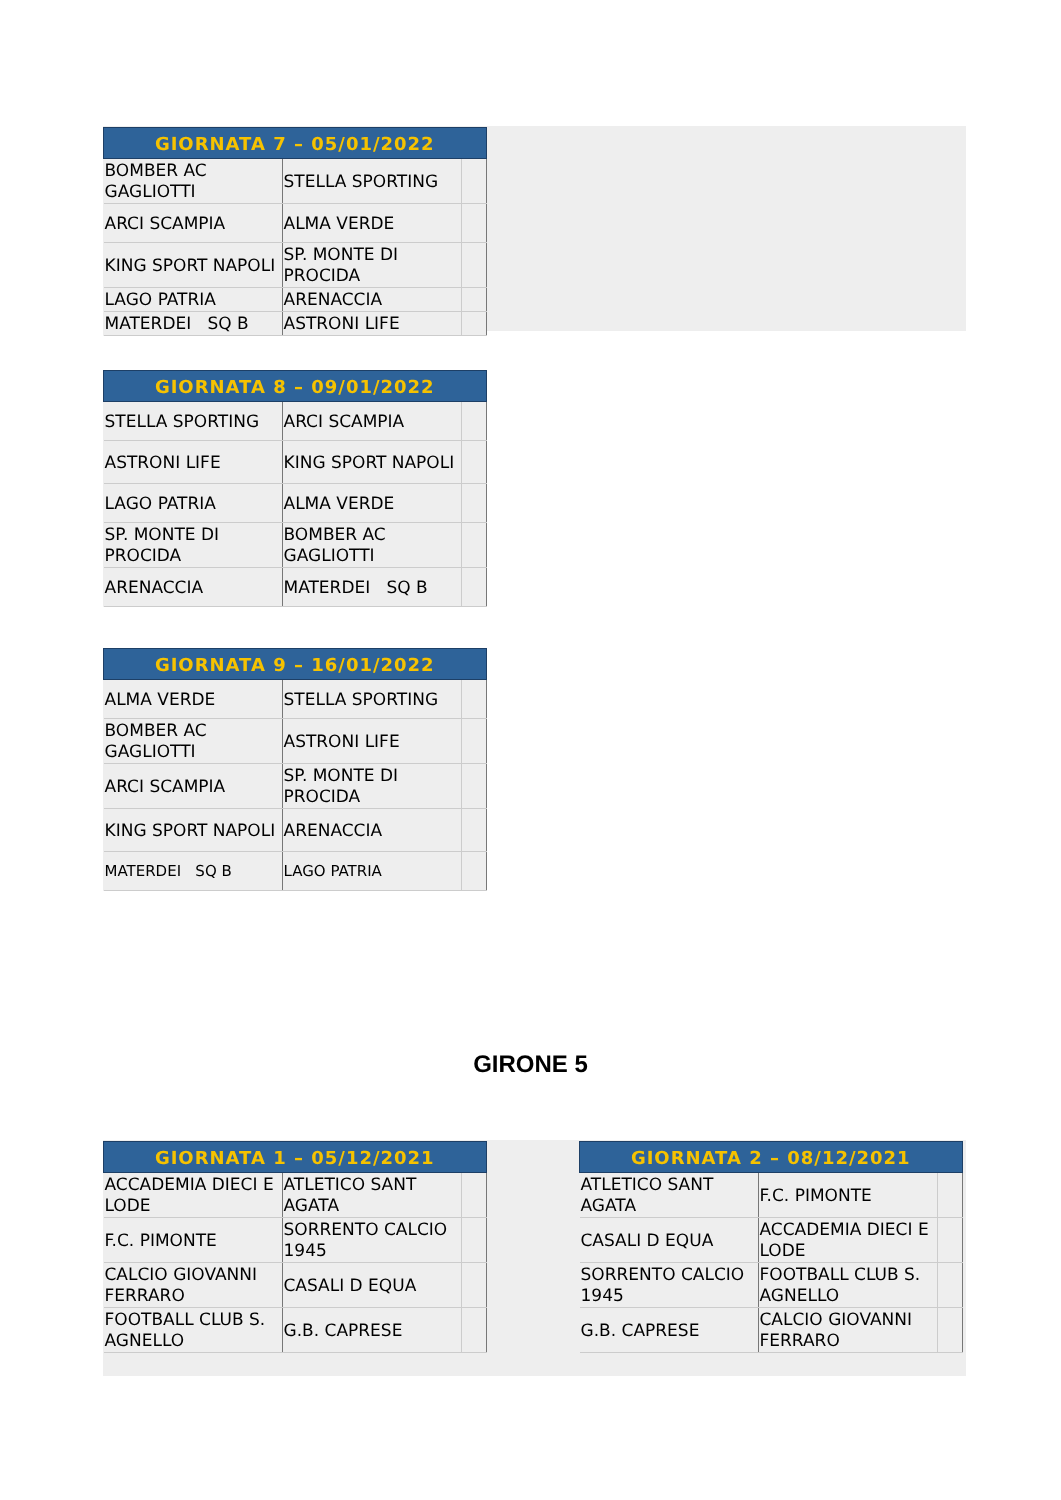| GIORNATA 7 – 05/01/2022 | | |
| --- | --- | --- |
| BOMBER AC GAGLIOTTI | STELLA SPORTING | |
| ARCI SCAMPIA | ALMA VERDE | |
| KING SPORT NAPOLI | SP. MONTE DI PROCIDA | |
| LAGO PATRIA | ARENACCIA | |
| MATERDEI SQ B | ASTRONI LIFE | |
| GIORNATA 8 – 09/01/2022 | | |
| --- | --- | --- |
| STELLA SPORTING | ARCI SCAMPIA | |
| ASTRONI LIFE | KING SPORT NAPOLI | |
| LAGO PATRIA | ALMA VERDE | |
| SP. MONTE DI PROCIDA | BOMBER AC GAGLIOTTI | |
| ARENACCIA | MATERDEI SQ B | |
| GIORNATA 9 – 16/01/2022 | | |
| --- | --- | --- |
| ALMA VERDE | STELLA SPORTING | |
| BOMBER AC GAGLIOTTI | ASTRONI LIFE | |
| ARCI SCAMPIA | SP. MONTE DI PROCIDA | |
| KING SPORT NAPOLI | ARENACCIA | |
| MATERDEI SQ B | LAGO PATRIA | |
GIRONE 5
| GIORNATA 1 – 05/12/2021 | | |
| --- | --- | --- |
| ACCADEMIA DIECI E LODE | ATLETICO SANT AGATA | |
| F.C. PIMONTE | SORRENTO CALCIO 1945 | |
| CALCIO GIOVANNI FERRARO | CASALI D EQUA | |
| FOOTBALL CLUB S. AGNELLO | G.B. CAPRESE | |
| GIORNATA 2 – 08/12/2021 | | |
| --- | --- | --- |
| ATLETICO SANT AGATA | F.C. PIMONTE | |
| CASALI D EQUA | ACCADEMIA DIECI E LODE | |
| SORRENTO CALCIO 1945 | FOOTBALL CLUB S. AGNELLO | |
| G.B. CAPRESE | CALCIO GIOVANNI FERRARO | |